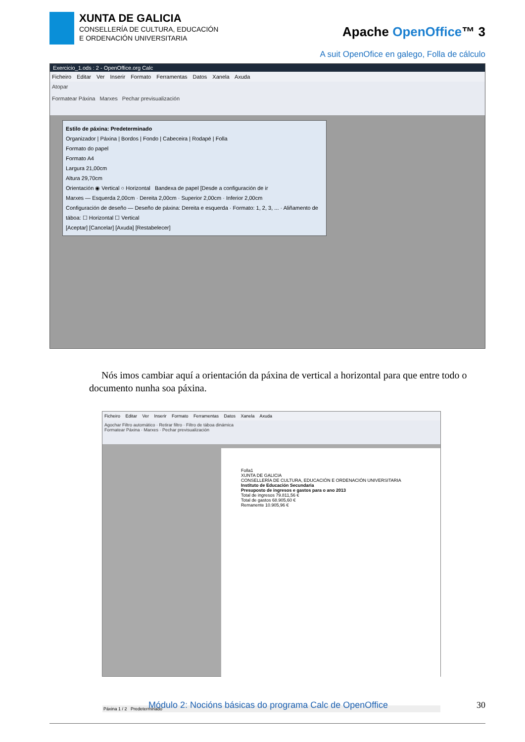XUNTA DE GALICIA
CONSELLERÍA DE CULTURA, EDUCACIÓN
E ORDENACIÓN UNIVERSITARIA
Apache OpenOffice™ 3
A suit OpenOfice en galego, Folla de cálculo
Exercicio_1.ods : 2 - OpenOffice.org Calc
Ficheiro Editar Ver Inserir Formato Ferramentas Datos Xanela Axuda
Atopar
Formatear Páxina Marxes Pechar previsualización
Estilo de páxina: Predeterminado
Organizador | Páxina | Bordos | Fondo | Cabeceira | Rodapé | Folla
Formato do papel
Formato A4
Largura 21,00cm
Altura 29,70cm
Orientación ◉ Vertical ○ Horizontal Bandexa de papel [Desde a configuración de ir
Marxes — Esquerda 2,00cm · Dereita 2,00cm · Superior 2,00cm · Inferior 2,00cm
Configuración de deseño — Deseño de páxina: Dereita e esquerda · Formato: 1, 2, 3, ... · Aliñamento de táboa: ☐ Horizontal ☐ Vertical
[Aceptar] [Cancelar] [Axuda] [Restabelecer]
Nós imos cambiar aquí a orientación da páxina de vertical a horizontal para que entre todo o documento nunha soa páxina.
Ficheiro Editar Ver Inserir Formato Ferramentas Datos Xanela Axuda
Agochar Filtro automático · Retirar filtro · Filtro de táboa dinámica
Formatear Páxina · Marxes · Pechar previsualización
Folla1
XUNTA DE GALICIA
CONSELLERÍA DE CULTURA, EDUCACIÓN E ORDENACIÓN UNIVERSITARIA
Instituto de Educación Secundaria
Presuposto de ingresos e gastos para o ano 2013
Total de ingresos 79.811,56 €
Total de gastos 68.905,60 €
Remanente 10.905,96 €
Páxina 1 / 2 Predeterminado
Módulo 2: Nocións básicas do programa Calc de OpenOffice 30